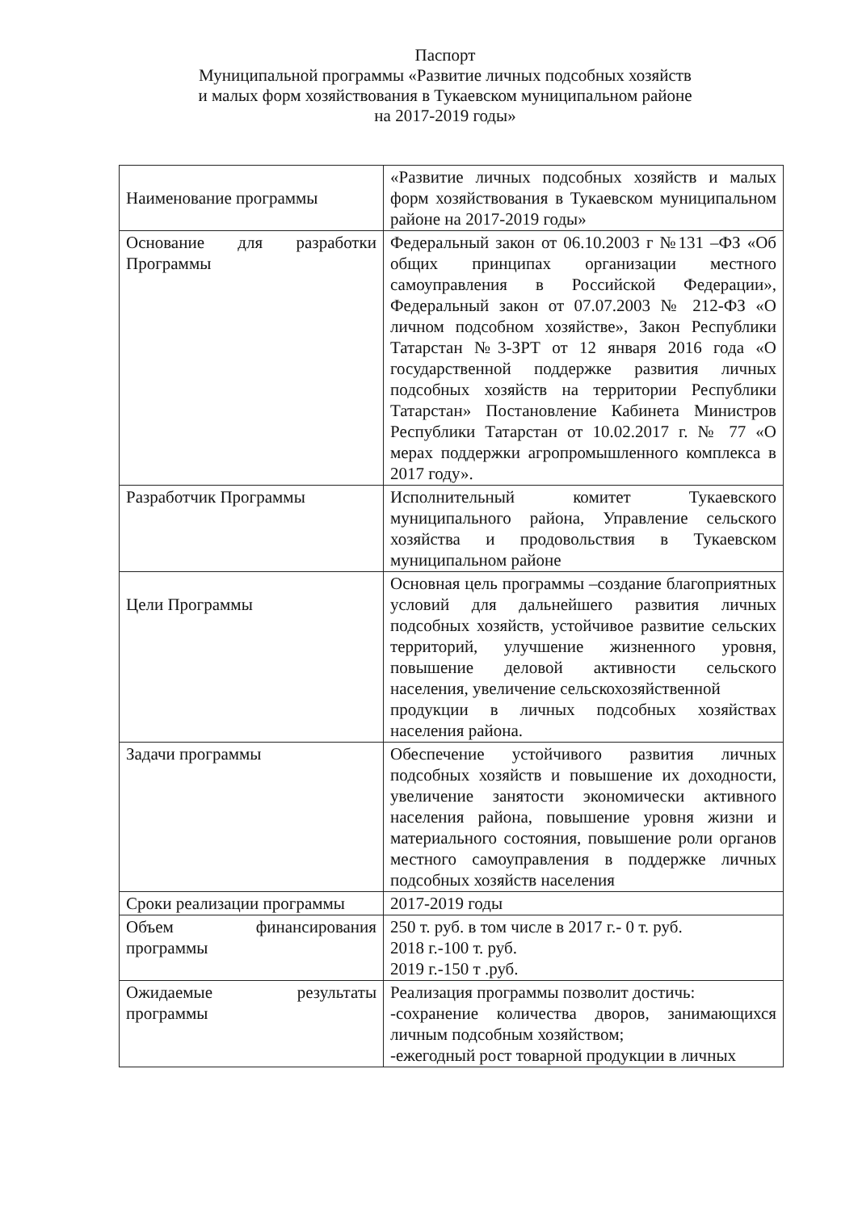Паспорт
Муниципальной программы «Развитие личных подсобных хозяйств
и малых форм хозяйствования в Тукаевском муниципальном районе
на 2017-2019 годы»
| Наименование программы | «Развитие личных подсобных хозяйств и малых форм хозяйствования в Тукаевском муниципальном районе на 2017-2019 годы» |
| Основание для разработки Программы | Федеральный закон от 06.10.2003 г №131 –ФЗ «Об общих принципах организации местного самоуправления в Российской Федерации», Федеральный закон от 07.07.2003 № 212-ФЗ «О личном подсобном хозяйстве», Закон Республики Татарстан №3-ЗРТ от 12 января 2016 года «О государственной поддержке развития личных подсобных хозяйств на территории Республики Татарстан» Постановление Кабинета Министров Республики Татарстан от 10.02.2017 г. № 77 «О мерах поддержки агропромышленного комплекса в 2017 году». |
| Разработчик Программы | Исполнительный комитет Тукаевского муниципального района, Управление сельского хозяйства и продовольствия в Тукаевском муниципальном районе |
| Цели Программы | Основная цель программы –создание благоприятных условий для дальнейшего развития личных подсобных хозяйств, устойчивое развитие сельских территорий, улучшение жизненного уровня, повышение деловой активности сельского населения, увеличение сельскохозяйственной продукции в личных подсобных хозяйствах населения района. |
| Задачи программы | Обеспечение устойчивого развития личных подсобных хозяйств и повышение их доходности, увеличение занятости экономически активного населения района, повышение уровня жизни и материального состояния, повышение роли органов местного самоуправления в поддержке личных подсобных хозяйств населения |
| Сроки реализации программы | 2017-2019 годы |
| Объем финансирования программы | 250 т. руб. в том числе в 2017 г.- 0 т. руб. 2018 г.-100 т. руб. 2019 г.-150 т .руб. |
| Ожидаемые результаты программы | Реализация программы позволит достичь: -сохранение количества дворов, занимающихся личным подсобным хозяйством; -ежегодный рост товарной продукции в личных |